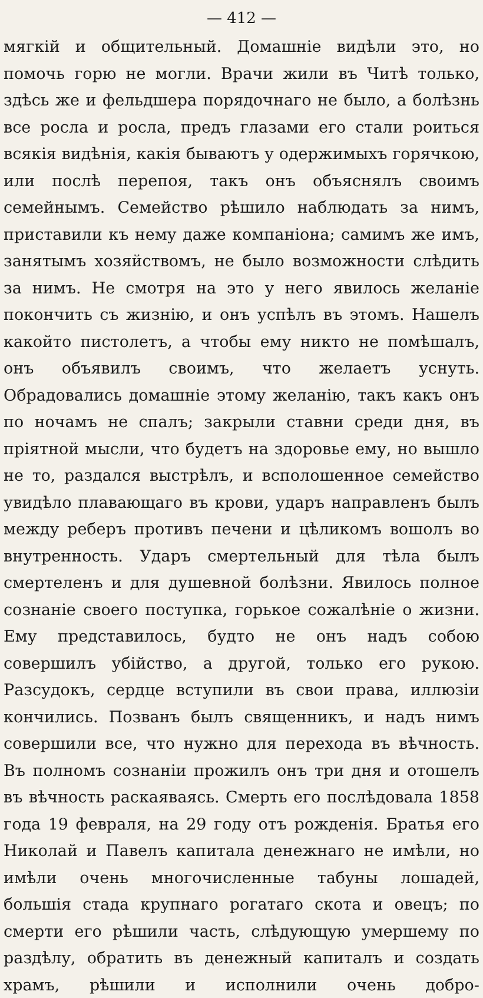— 412 —
мягкій и общительный. Домашніе видѣли это, но помочь горю не могли. Врачи жили въ Читѣ только, здѣсь же и фельдшера порядочнаго не было, а болѣзнь все росла и росла, предъ глазами его стали роиться всякія видѣнія, какія бываютъ у одержимыхъ горячкою, или послѣ перепоя, такъ онъ объяснялъ своимъ семейнымъ. Семейство рѣшило наблюдать за нимъ, приставили къ нему даже компаніона; самимъ же имъ, занятымъ хозяйствомъ, не было возможности слѣдить за нимъ. Не смотря на это у него явилось желаніе покончить съ жизнію, и онъ успѣлъ въ этомъ. Нашелъ какойто пистолетъ, а чтобы ему никто не помѣшалъ, онъ объявилъ своимъ, что желаетъ уснуть. Обрадовались домашніе этому желанію, такъ какъ онъ по ночамъ не спалъ; закрыли ставни среди дня, въ пріятной мысли, что будетъ на здоровье ему, но вышло не то, раздался выстрѣлъ, и всполошенное семейство увидѣло плавающаго въ крови, ударъ направленъ былъ между реберъ противъ печени и цѣликомъ вошолъ во внутренность. Ударъ смертельный для тѣла былъ смертеленъ и для душевной болѣзни. Явилось полное сознаніе своего поступка, горькое сожалѣніе о жизни. Ему представилось, будто не онъ надъ собою совершилъ убійство, а другой, только его рукою. Разсудокъ, сердце вступили въ свои права, иллюзіи кончились. Позванъ былъ священникъ, и надъ нимъ совершили все, что нужно для перехода въ вѣчность. Въ полномъ сознаніи прожилъ онъ три дня и отошелъ въ вѣчность раскаяваясь. Смерть его послѣдовала 1858 года 19 февраля, на 29 году отъ рожденія. Братья его Николай и Павелъ капитала денежнаго не имѣли, но имѣли очень многочисленные табуны лошадей, большія стада крупнаго рогатаго скота и овецъ; по смерти его рѣшили часть, слѣдующую умершему по раздѣлу, обратить въ денежный капиталъ и создать храмъ, рѣшили и исполнили очень добро-